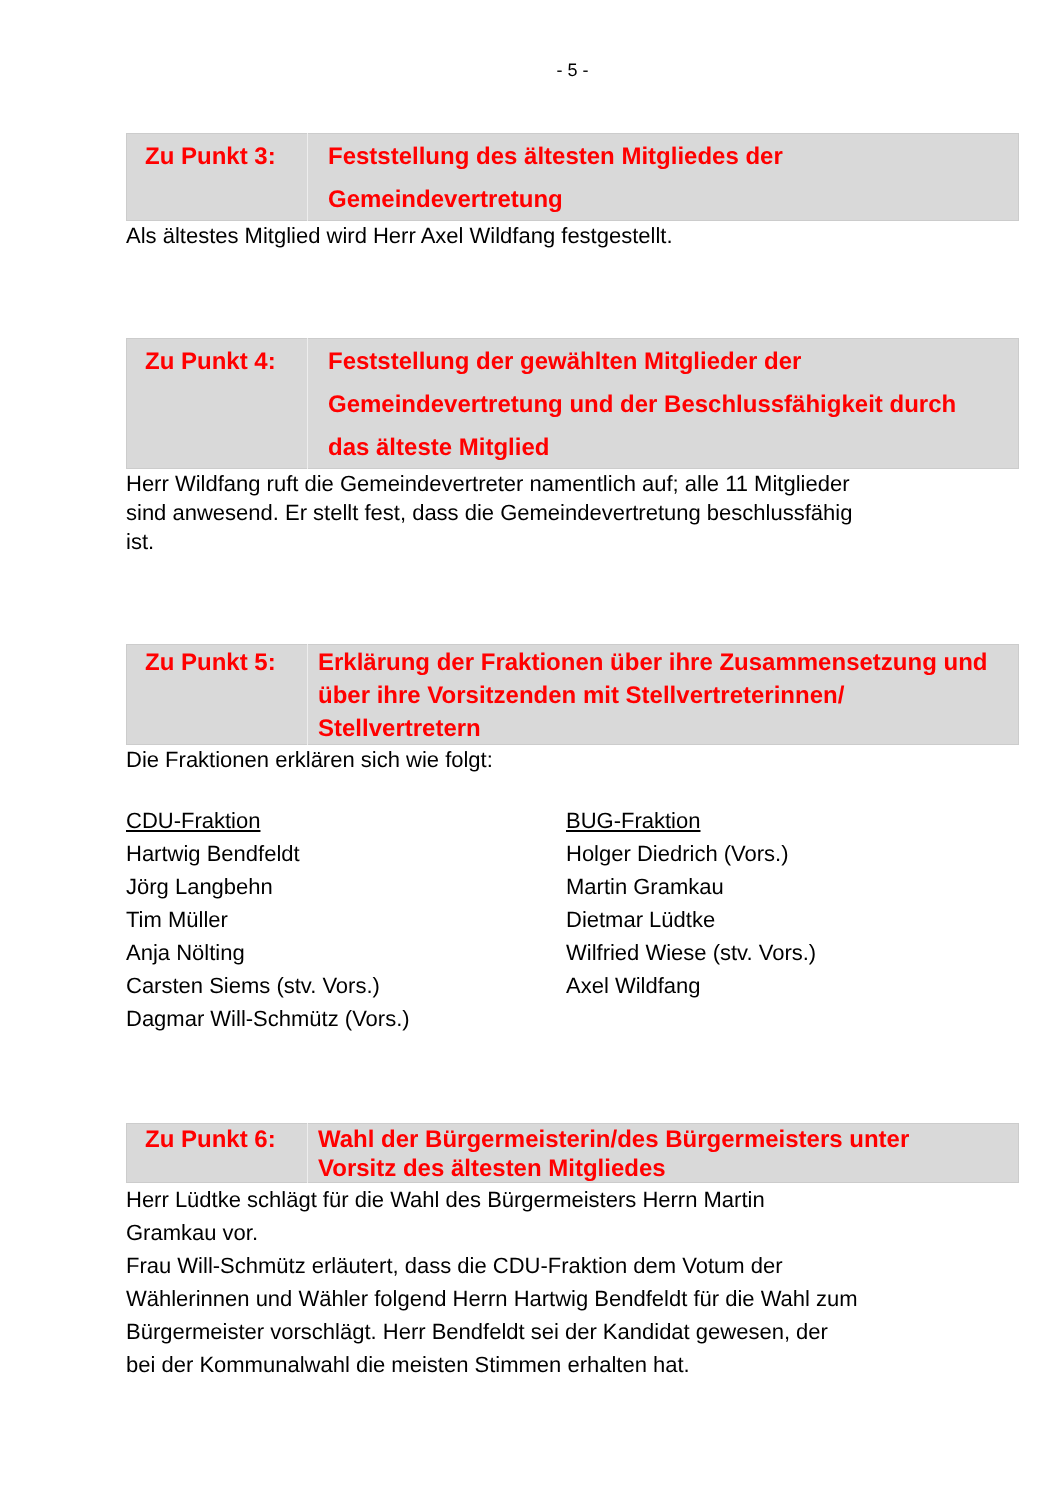- 5 -
| Zu Punkt 3: | Feststellung des ältesten Mitgliedes der Gemeindevertretung |
Als ältestes Mitglied wird Herr Axel Wildfang festgestellt.
| Zu Punkt 4: | Feststellung der gewählten Mitglieder der Gemeindevertretung und der Beschlussfähigkeit durch das älteste Mitglied |
Herr Wildfang ruft die Gemeindevertreter namentlich auf; alle 11 Mitglieder
sind anwesend. Er stellt fest, dass die Gemeindevertretung beschlussfähig
ist.
| Zu Punkt 5: | Erklärung der Fraktionen über ihre Zusammensetzung und über ihre Vorsitzenden mit Stellvertreterinnen/ Stellvertretern |
Die Fraktionen erklären sich wie folgt:
CDU-Fraktion
Hartwig Bendfeldt
Jörg Langbehn
Tim Müller
Anja Nölting
Carsten Siems (stv. Vors.)
Dagmar Will-Schmütz (Vors.)
BUG-Fraktion
Holger Diedrich (Vors.)
Martin Gramkau
Dietmar Lüdtke
Wilfried Wiese (stv. Vors.)
Axel Wildfang
| Zu Punkt 6: | Wahl der Bürgermeisterin/des Bürgermeisters unter Vorsitz des ältesten Mitgliedes |
Herr Lüdtke schlägt für die Wahl des Bürgermeisters Herrn Martin
Gramkau vor.
Frau Will-Schmütz erläutert, dass die CDU-Fraktion dem Votum der
Wählerinnen und Wähler folgend Herrn Hartwig Bendfeldt für die Wahl zum
Bürgermeister vorschlägt. Herr Bendfeldt sei der Kandidat gewesen, der
bei der Kommunalwahl die meisten Stimmen erhalten hat.